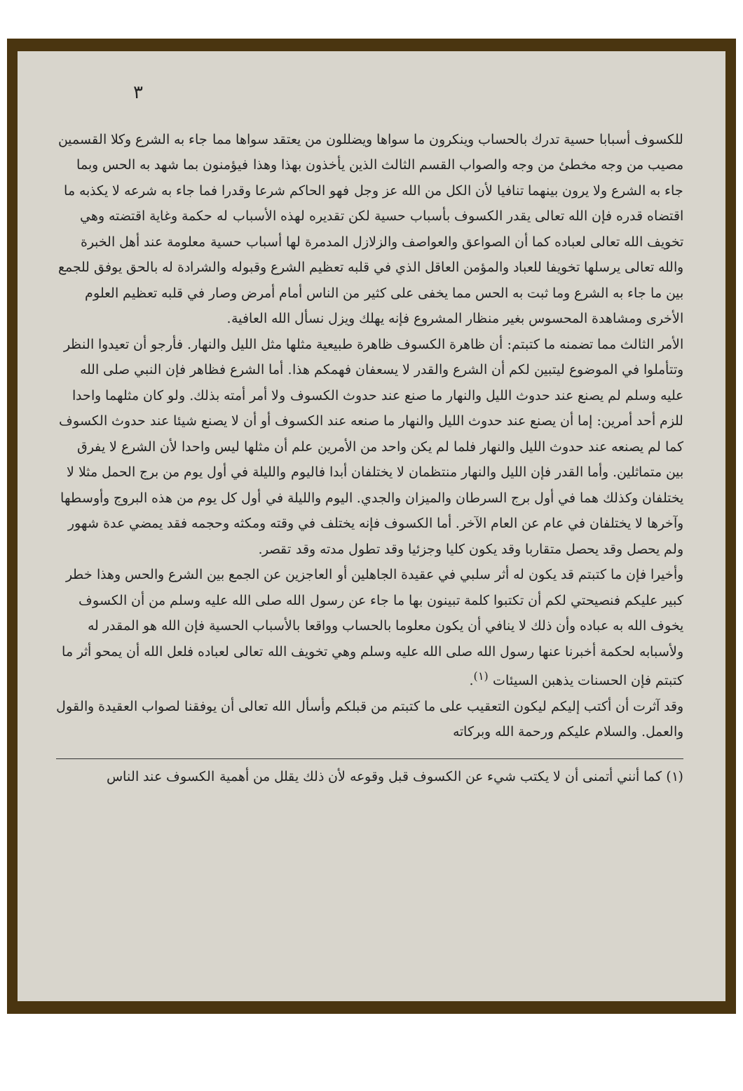٣
للكسوف أسبابا حسية تدرك بالحساب وينكرون ما سواها ويضللون من يعتقد سواها مما جاء به الشرع وكلا القسمين مصيب من وجه مخطئ من وجه والصواب القسم الثالث الذين يأخذون بهذا وهذا فيؤمنون بما شهد به الحس وبما جاء به الشرع ولا يرون بينهما تنافيا لأن الكل من الله عز وجل فهو الحاكم شرعا وقدرا فما جاء به شرعه لا يكذبه ما اقتضاه قدره فإن الله تعالى يقدر الكسوف بأسباب حسية لكن تقديره لهذه الأسباب له حكمة وغاية اقتضته وهي تخويف الله تعالى لعباده كما أن الصواعق والعواصف والزلازل المدمرة لها أسباب حسية معلومة عند أهل الخبرة والله تعالى يرسلها تخويفا للعباد والمؤمن العاقل الذي في قلبه تعظيم الشرع وقبوله والشرادة له بالحق يوفق للجمع بين ما جاء به الشرع وما ثبت به الحس مما يخفى على كثير من الناس أمام أمرض وصار في قلبه تعظيم العلوم الأخرى ومشاهدة المحسوس بغير منظار المشروع فإنه يهلك ويزل نسأل الله العافية.
الأمر الثالث مما تضمنه ما كتبتم: أن ظاهرة الكسوف ظاهرة طبيعية مثلها مثل الليل والنهار. فأرجو أن تعيدوا النظر وتتأملوا في الموضوع ليتبين لكم أن الشرع والقدر لا يسعفان فهمكم هذا. أما الشرع فظاهر فإن النبي صلى الله عليه وسلم لم يصنع عند حدوث الليل والنهار ما صنع عند حدوث الكسوف ولا أمر أمته بذلك. ولو كان مثلهما واحدا للزم أحد أمرين: إما أن يصنع عند حدوث الليل والنهار ما صنعه عند الكسوف أو أن لا يصنع شيئا عند حدوث الكسوف كما لم يصنعه عند حدوث الليل والنهار فلما لم يكن واحد من الأمرين علم أن مثلها ليس واحدا لأن الشرع لا يفرق بين متماثلين. وأما القدر فإن الليل والنهار منتظمان لا يختلفان أبدا فاليوم والليلة في أول يوم من برج الحمل مثلا لا يختلفان وكذلك هما في أول برج السرطان والميزان والجدي. اليوم والليلة في أول كل يوم من هذه البروج وأوسطها وآخرها لا يختلفان في عام عن العام الآخر. أما الكسوف فإنه يختلف في وقته ومكثه وحجمه فقد يمضي عدة شهور ولم يحصل وقد يحصل متقاربا وقد يكون كليا وجزئيا وقد تطول مدته وقد تقصر.
وأخيرا فإن ما كتبتم قد يكون له أثر سلبي في عقيدة الجاهلين أو العاجزين عن الجمع بين الشرع والحس وهذا خطر كبير عليكم فنصيحتي لكم أن تكتبوا كلمة تبينون بها ما جاء عن رسول الله صلى الله عليه وسلم من أن الكسوف يخوف الله به عباده وأن ذلك لا ينافي أن يكون معلوما بالحساب وواقعا بالأسباب الحسية فإن الله هو المقدر له ولأسبابه لحكمة أخبرنا عنها رسول الله صلى الله عليه وسلم وهي تخويف الله تعالى لعباده فلعل الله أن يمحو أثر ما كتبتم فإن الحسنات يذهبن السيئات <sup>(١)</sup>.
وقد آثرت أن أكتب إليكم ليكون التعقيب على ما كتبتم من قبلكم وأسأل الله تعالى أن يوفقنا لصواب العقيدة والقول والعمل. والسلام عليكم ورحمة الله وبركاته
(١) كما أنني أتمنى أن لا يكتب شيء عن الكسوف قبل وقوعه لأن ذلك يقلل من أهمية الكسوف عند الناس